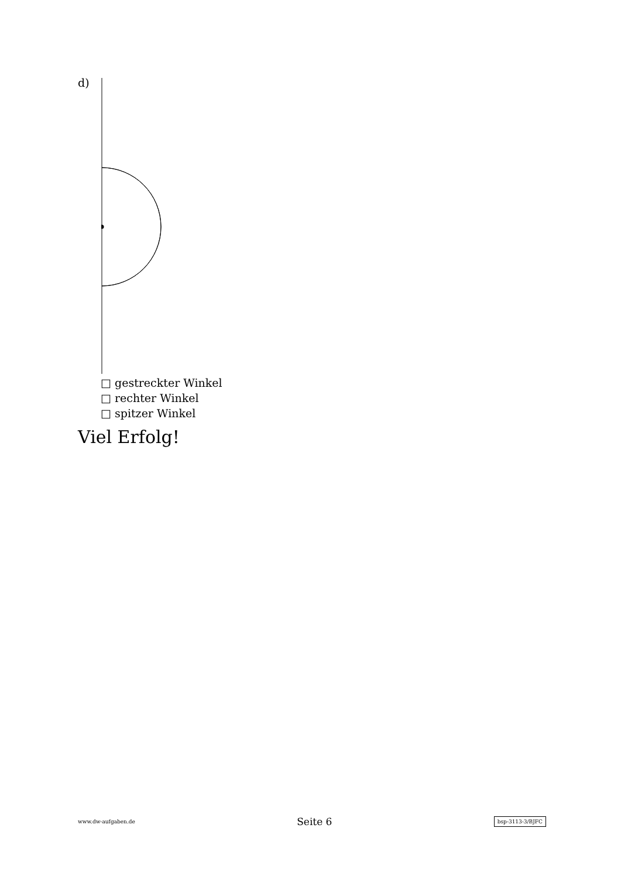d)
□ gestreckter Winkel
□ rechter Winkel
□ spitzer Winkel
Viel Erfolg!
www.dw-aufgaben.de Seite 6 bsp-3113-3/BJFC